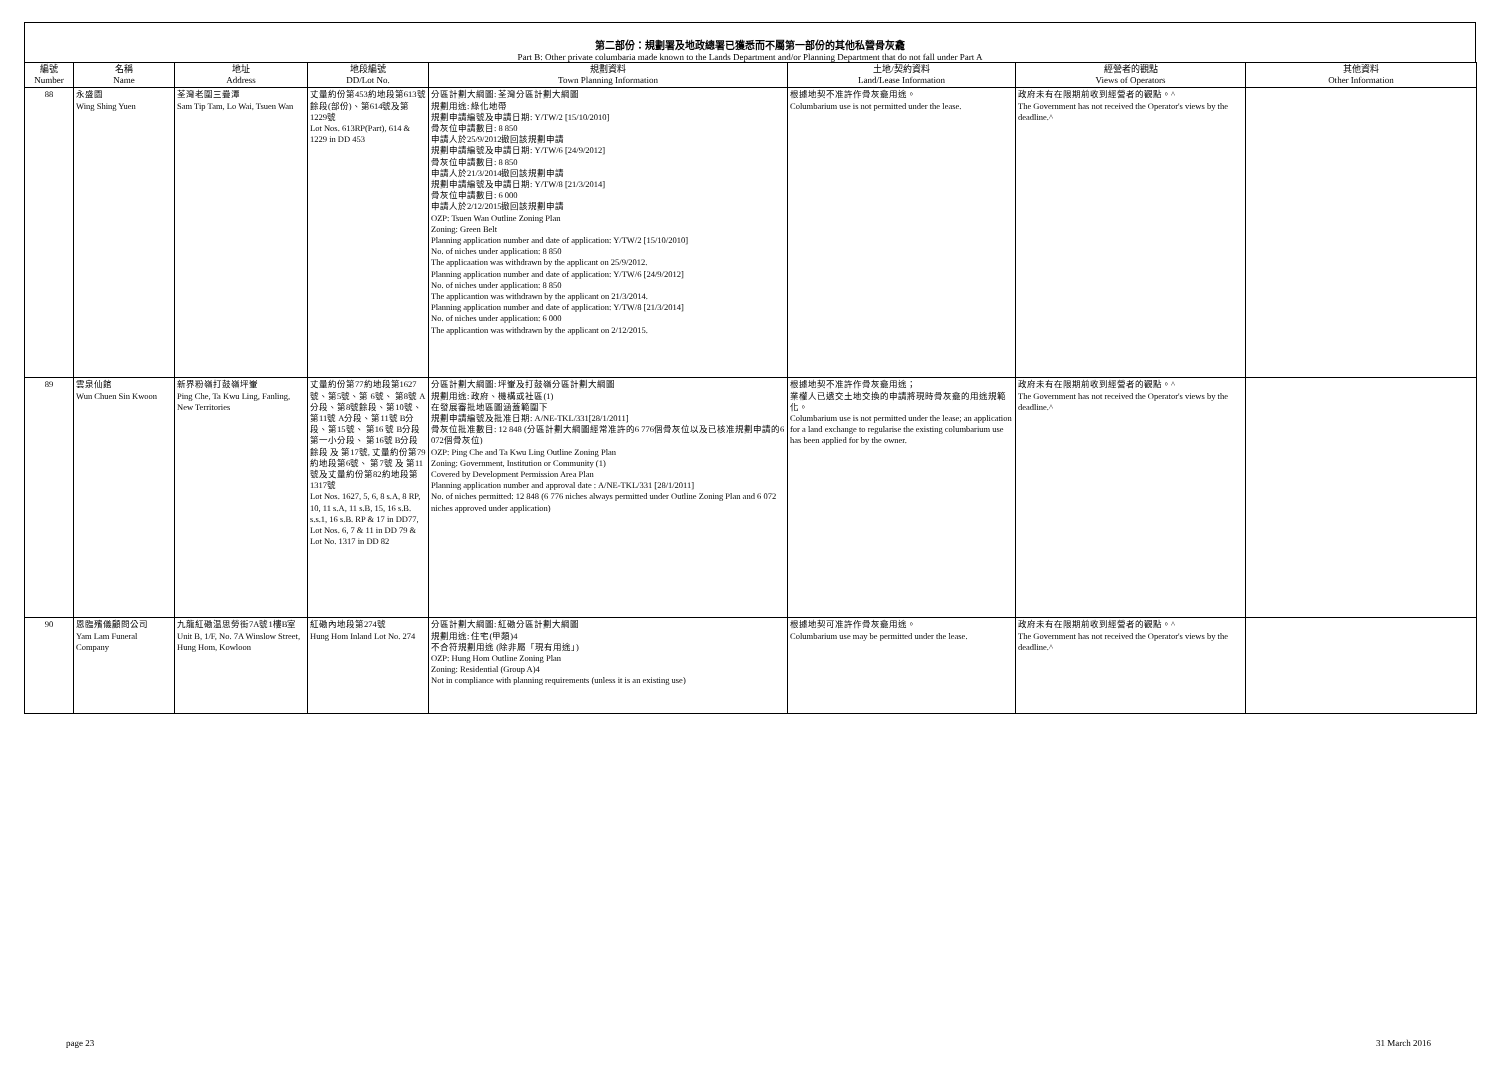第二部份：規劃署及地政總署已獲悉而不屬第一部份的其他私營骨灰龕
Part B: Other private columbaria made known to the Lands Department and/or Planning Department that do not fall under Part A
| 編號 Number | 名稱 Name | 地址 Address | 地段編號 DD/Lot No. | 規劃資料 Town Planning Information | 土地/契約資料 Land/Lease Information | 經營者的觀點 Views of Operators | 其他資料 Other Information |
| --- | --- | --- | --- | --- | --- | --- | --- |
| 88 | 永盛園 Wing Shing Yuen | 荃灣老圍三疊潭 Sam Tip Tam, Lo Wai, Tsuen Wan | 丈量約份第453約地段第613號餘段(部份)、第614號及第1229號 Lot Nos. 613RP(Part), 614 & 1229 in DD 453 | 分區計劃大綱圖: 荃灣分區計劃大綱圖 規劃用途: 綠化地帶 規劃申請編號及申請日期: Y/TW/2 [15/10/2010] 骨灰位申請數目: 8 850 申請人於25/9/2012撤回該規劃申請 規劃申請編號及申請日期: Y/TW/6 [24/9/2012] 骨灰位申請數目: 8 850 申請人於21/3/2014撤回該規劃申請 規劃申請編號及申請日期: Y/TW/8 [21/3/2014] 骨灰位申請數目: 6 000 申請人於2/12/2015撤回該規劃申請 OZP: Tsuen Wan Outline Zoning Plan Zoning: Green Belt Planning application number and date of application: Y/TW/2 [15/10/2010] No. of niches under application: 8 850 The applicaation was withdrawn by the applicant on 25/9/2012. Planning application number and date of application: Y/TW/6 [24/9/2012] No. of niches under application: 8 850 The applicantion was withdrawn by the applicant on 21/3/2014. Planning application number and date of application: Y/TW/8 [21/3/2014] No. of niches under application: 6 000 The applicantion was withdrawn by the applicant on 2/12/2015. | 根據地契不准許作骨灰龕用途。 Columbarium use is not permitted under the lease. | 政府未有在限期前收到經營者的觀點。^ The Government has not received the Operator's views by the deadline.^ | |
| 89 | 雲泉仙館 Wun Chuen Sin Kwoon | 新界粉嶺打鼓嶺坪輋 Ping Che, Ta Kwu Ling, Fanling, New Territories | 丈量約份第77約地段第1627號、第5號、第 6號、 第8號 A分段、第8號餘段、第10號、 第11號 A分段、第11號 B分段、第15號、 第16 號 B分段第一小分段、 第16號 B分段 餘段 及 第17號, 丈量約份第79約地段第6號、 第7號 及 第11號及丈量約份第82約地段第1317號 Lot Nos. 1627, 5, 6, 8 s.A, 8 RP, 10, 11 s.A, 11 s.B, 15, 16 s.B. s.s.1, 16 s.B. RP & 17 in DD77, Lot Nos. 6, 7 & 11 in DD 79 & Lot No. 1317 in DD 82 | 分區計劃大綱圖: 坪輋及打鼓嶺分區計劃大綱圖 規劃用途: 政府、機構或社區(1) 在發展審批地區圖涵蓋範圍下 規劃申請編號及批准日期: A/NE-TKL/331[28/1/2011] 骨灰位批准數目: 12 848 (分區計劃大綱圖經常准許的6 776個骨灰位以及已核准規劃申請的6 072個骨灰位) OZP: Ping Che and Ta Kwu Ling Outline Zoning Plan Zoning: Government, Institution or Community (1) Covered by Development Permission Area Plan Planning application number and approval date : A/NE-TKL/331 [28/1/2011] No. of niches permitted: 12 848 (6 776 niches always permitted under Outline Zoning Plan and 6 072 niches approved under application) | 根據地契不准許作骨灰龕用途； 業權人已遞交土地交換的申請將現時骨灰龕的用途規範化。 Columbarium use is not permitted under the lease; an application for a land exchange to regularise the existing columbarium use has been applied for by the owner. | 政府未有在限期前收到經營者的觀點。^ The Government has not received the Operator's views by the deadline.^ | |
| 90 | 恩臨殯儀顧問公司 Yam Lam Funeral Company | 九龍紅磡温思勞街7A號1樓B室 Unit B, 1/F, No. 7A Winslow Street, Hung Hom, Kowloon | 紅磡內地段第274號 Hung Hom Inland Lot No. 274 | 分區計劃大綱圖: 紅磡分區計劃大綱圖 規劃用途: 住宅(甲類)4 不合符規劃用途 (除非屬「現有用途」) OZP: Hung Hom Outline Zoning Plan Zoning: Residential (Group A)4 Not in compliance with planning requirements (unless it is an existing use) | 根據地契可准許作骨灰龕用途。 Columbarium use may be permitted under the lease. | 政府未有在限期前收到經營者的觀點。^ The Government has not received the Operator's views by the deadline.^ | |
page 23 31 March 2016